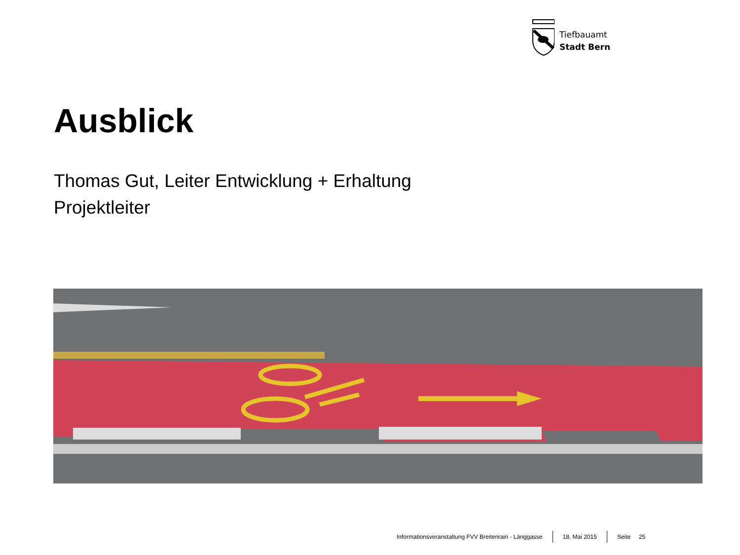Tiefbauamt
Stadt Bern
Ausblick
Thomas Gut, Leiter Entwicklung + Erhaltung
Projektleiter
Informationsveranstaltung FVV Breitenrain - Länggasse 18. Mai 2015 Seite 25